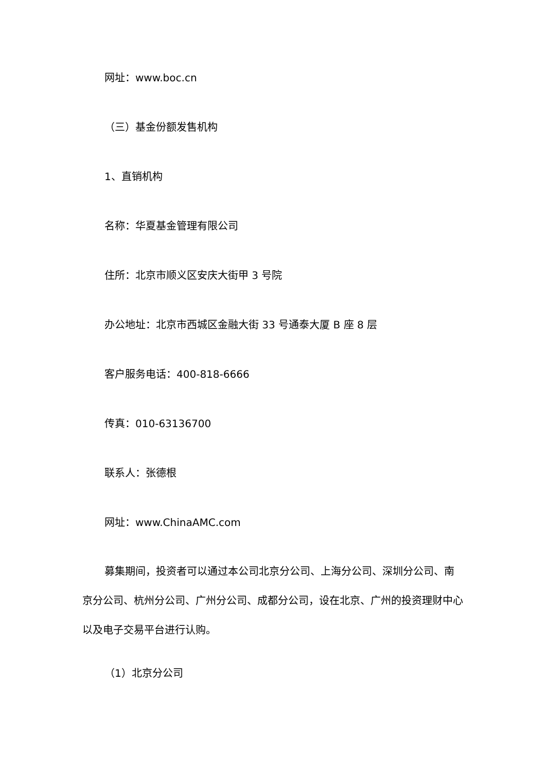网址：www.boc.cn
（三）基金份额发售机构
1、直销机构
名称：华夏基金管理有限公司
住所：北京市顺义区安庆大街甲 3 号院
办公地址：北京市西城区金融大街 33 号通泰大厦 B 座 8 层
客户服务电话：400-818-6666
传真：010-63136700
联系人：张德根
网址：www.ChinaAMC.com
募集期间，投资者可以通过本公司北京分公司、上海分公司、深圳分公司、南京分公司、杭州分公司、广州分公司、成都分公司，设在北京、广州的投资理财中心以及电子交易平台进行认购。
（1）北京分公司